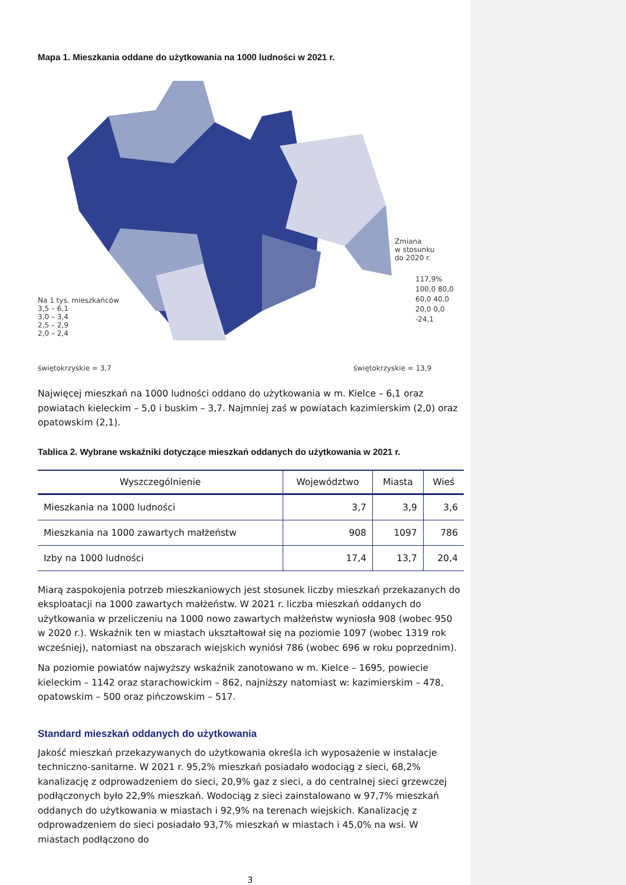Mapa 1. Mieszkania oddane do użytkowania na 1000 ludności w 2021 r.
Na 1 tys. mieszkańców
3,5 – 6,1
3,0 – 3,4
2,5 – 2,9
2,0 – 2,4
świętokrzyskie = 3,7
Zmiana
w stosunku
do 2020 r.
117,9% 100,0 80,0 60,0 40,0 20,0 0,0 -24,1
świętokrzyskie = 13,9
Najwięcej mieszkań na 1000 ludności oddano do użytkowania w m. Kielce – 6,1 oraz powiatach kieleckim – 5,0 i buskim – 3,7. Najmniej zaś w powiatach kazimierskim (2,0) oraz opatowskim (2,1).
Tablica 2. Wybrane wskaźniki dotyczące mieszkań oddanych do użytkowania w 2021 r.
| Wyszczególnienie | Województwo | Miasta | Wieś |
| --- | --- | --- | --- |
| Mieszkania na 1000 ludności | 3,7 | 3,9 | 3,6 |
| Mieszkania na 1000 zawartych małżeństw | 908 | 1097 | 786 |
| Izby na 1000 ludności | 17,4 | 13,7 | 20,4 |
Miarą zaspokojenia potrzeb mieszkaniowych jest stosunek liczby mieszkań przekazanych do eksploatacji na 1000 zawartych małżeństw. W 2021 r. liczba mieszkań oddanych do użytkowania w przeliczeniu na 1000 nowo zawartych małżeństw wyniosła 908 (wobec 950 w 2020 r.). Wskaźnik ten w miastach ukształtował się na poziomie 1097 (wobec 1319 rok wcześniej), natomiast na obszarach wiejskich wyniósł 786 (wobec 696 w roku poprzednim).
Na poziomie powiatów najwyższy wskaźnik zanotowano w m. Kielce – 1695, powiecie kieleckim – 1142 oraz starachowickim – 862, najniższy natomiast w: kazimierskim – 478, opatowskim – 500 oraz pińczowskim – 517.
Standard mieszkań oddanych do użytkowania
Jakość mieszkań przekazywanych do użytkowania określa ich wyposażenie w instalacje techniczno-sanitarne. W 2021 r. 95,2% mieszkań posiadało wodociąg z sieci, 68,2% kanalizację z odprowadzeniem do sieci, 20,9% gaz z sieci, a do centralnej sieci grzewczej podłączonych było 22,9% mieszkań. Wodociąg z sieci zainstalowano w 97,7% mieszkań oddanych do użytkowania w miastach i 92,9% na terenach wiejskich. Kanalizację z odprowadzeniem do sieci posiadało 93,7% mieszkań w miastach i 45,0% na wsi. W miastach podłączono do
3